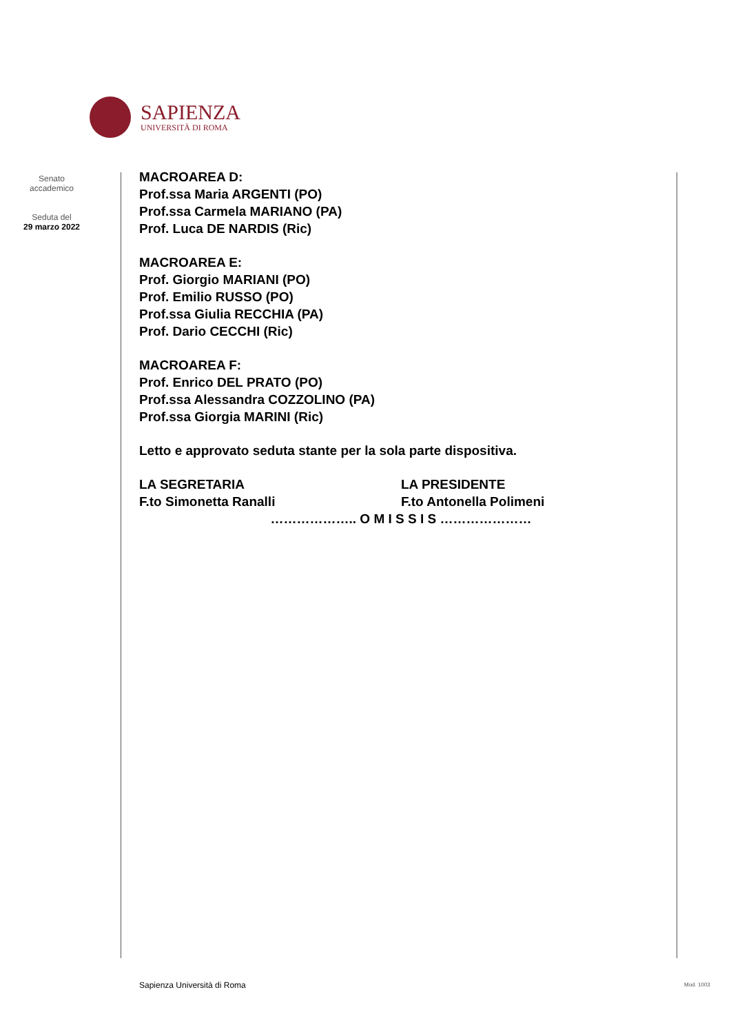SAPIENZA
UNIVERSITÀ DI ROMA
Senato
accademico
Seduta del
29 marzo 2022
MACROAREA D:
Prof.ssa Maria ARGENTI (PO)
Prof.ssa Carmela MARIANO (PA)
Prof. Luca DE NARDIS (Ric)
MACROAREA E:
Prof. Giorgio MARIANI (PO)
Prof. Emilio RUSSO (PO)
Prof.ssa Giulia RECCHIA (PA)
Prof. Dario CECCHI (Ric)
MACROAREA F:
Prof. Enrico DEL PRATO (PO)
Prof.ssa Alessandra COZZOLINO (PA)
Prof.ssa Giorgia MARINI (Ric)
Letto e approvato seduta stante per la sola parte dispositiva.
LA SEGRETARIA
F.to Simonetta Ranalli
LA PRESIDENTE
F.to Antonella Polimeni
……………….. O M I S S I S …………………
Sapienza Università di Roma Mod. 1003